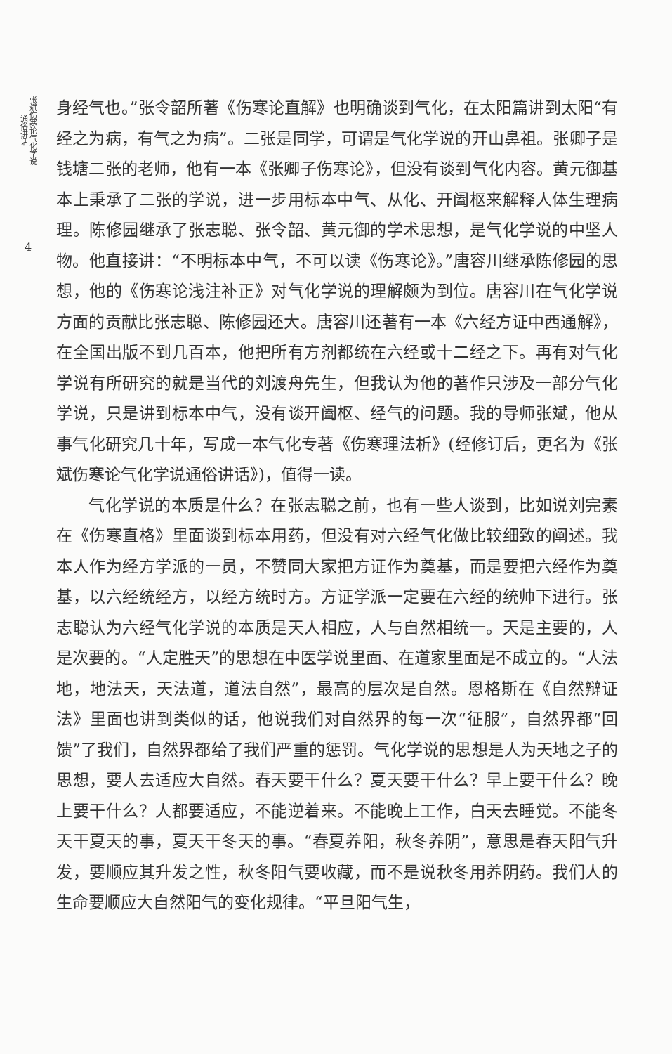张斌伤寒论气化学说 通俗讲话
4
身经气也。”张令韶所著《伤寒论直解》也明确谈到气化，在太阳篇讲到太阳“有经之为病，有气之为病”。二张是同学，可谓是气化学说的开山鼻祖。张卿子是钱塘二张的老师，他有一本《张卿子伤寒论》，但没有谈到气化内容。黄元御基本上秉承了二张的学说，进一步用标本中气、从化、开阖枢来解释人体生理病理。陈修园继承了张志聪、张令韶、黄元御的学术思想，是气化学说的中坚人物。他直接讲：“不明标本中气，不可以读《伤寒论》。”唐容川继承陈修园的思想，他的《伤寒论浅注补正》对气化学说的理解颇为到位。唐容川在气化学说方面的贡献比张志聪、陈修园还大。唐容川还著有一本《六经方证中西通解》，在全国出版不到几百本，他把所有方剂都统在六经或十二经之下。再有对气化学说有所研究的就是当代的刘渡舟先生，但我认为他的著作只涉及一部分气化学说，只是讲到标本中气，没有谈开阖枢、经气的问题。我的导师张斌，他从事气化研究几十年，写成一本气化专著《伤寒理法析》(经修订后，更名为《张斌伤寒论气化学说通俗讲话》)，值得一读。
气化学说的本质是什么？在张志聪之前，也有一些人谈到，比如说刘完素在《伤寒直格》里面谈到标本用药，但没有对六经气化做比较细致的阐述。我本人作为经方学派的一员，不赞同大家把方证作为奠基，而是要把六经作为奠基，以六经统经方，以经方统时方。方证学派一定要在六经的统帅下进行。张志聪认为六经气化学说的本质是天人相应，人与自然相统一。天是主要的，人是次要的。“人定胜天”的思想在中医学说里面、在道家里面是不成立的。“人法地，地法天，天法道，道法自然”，最高的层次是自然。恩格斯在《自然辩证法》里面也讲到类似的话，他说我们对自然界的每一次“征服”，自然界都“回馈”了我们，自然界都给了我们严重的惩罚。气化学说的思想是人为天地之子的思想，要人去适应大自然。春天要干什么？夏天要干什么？早上要干什么？晚上要干什么？人都要适应，不能逆着来。不能晚上工作，白天去睡觉。不能冬天干夏天的事，夏天干冬天的事。“春夏养阳，秋冬养阴”，意思是春天阳气升发，要顺应其升发之性，秋冬阳气要收藏，而不是说秋冬用养阴药。我们人的生命要顺应大自然阳气的变化规律。“平旦阳气生，